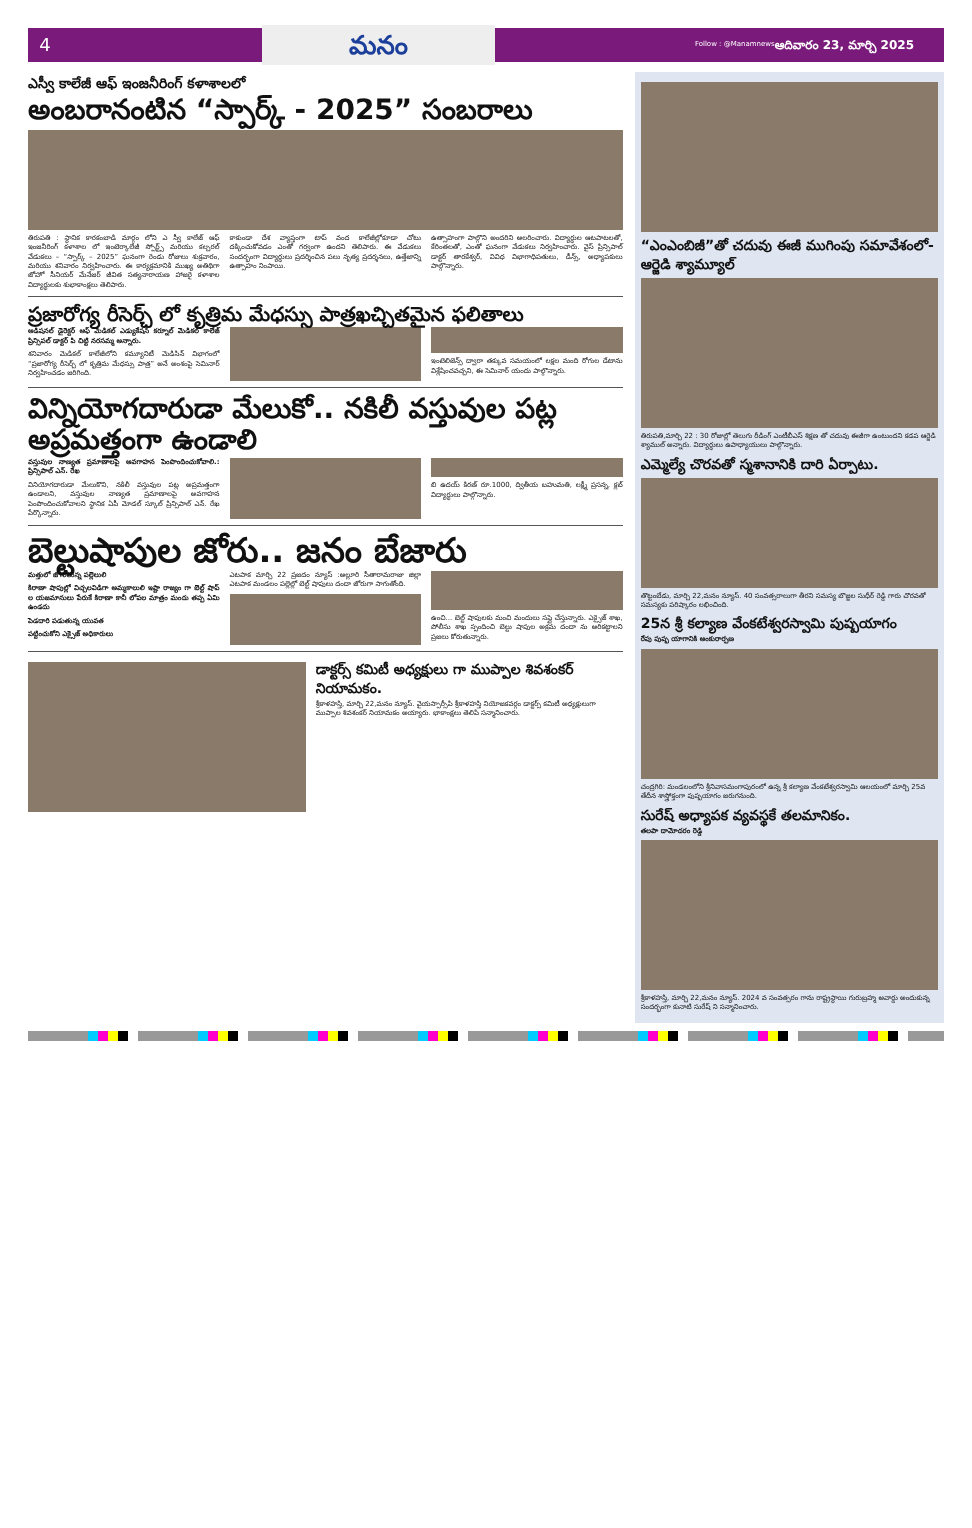4
మనం
Follow : @Manamnews
ఆదివారం 23, మార్చి 2025
ఎస్వీ కాలేజీ ఆఫ్ ఇంజనీరింగ్ కళాశాలలో
అంబరానంటిన “స్పార్క్ - 2025” సంబరాలు
తిరుపతి : స్థానిక కారకంబాడి మార్గం లోని ఎ స్వీ కాలేజ్ ఆఫ్ ఇంజనీరింగ్ కళాశాల లో ఇంటెర్కాలేజీ స్పోర్ట్స్ మరియు కల్చరల్ వేడుకలు – “స్పార్క్ – 2025” ఘనంగా రెండు రోజులు శుక్రవారం, మరియు శనివారం నిర్వహించారు. ఈ కార్యక్రమానికి ముఖ్య అతిథిగా జోహో సీనియర్ మేనేజర్ జీవిత సత్యనారాయణ హాజరై కళాశాల విద్యార్థులకు శుభాకాంక్షలు తెలిపారు.
కాకుండా దేశ వ్యాప్తంగా టాప్ వంద కాలేజీల్లోకూడా చోటు దక్కించుకోవడం ఎంతో గర్వంగా ఉందని తెలిపారు. ఈ వేడుకలు సందర్భంగా విద్యార్థులు ప్రదర్శించిన పలు నృత్య ప్రదర్శనలు, ఉత్తేజాన్ని ఉత్సాహం నింపాయి.
ఉత్సాహంగా పాల్గొని అందరిని అలరించారు. విద్యార్థుల ఆటపాటలతో, కేరింతలతో, ఎంతో ఘనంగా వేడుకలు నిర్వహించారు. వైస్ ప్రిన్సిపాల్ డాక్టర్ తారకేశ్వర్, వివిధ విభాగాధిపతులు, డీన్స్, అధ్యాపకులు పాల్గొన్నారు.
ప్రజారోగ్య రీసెర్చ్ లో కృత్రిమ మేధస్సు పాత్రఖచ్చితమైన ఫలితాలు
అడిషనల్ డైరెక్టర్ ఆఫ్ మెడికల్ ఎడ్యుకేషన్ కర్నూల్ మెడికల్ కాలేజ్ ప్రిన్సిపల్ డాక్టర్ పి చిట్టి నరసమ్మ అన్నారు.
శనివారం మెడికల్ కాలేజీలోని కమ్యూనిటీ మెడిసిన్ విభాగంలో “ప్రజారోగ్య రీసెర్చ్ లో కృత్రిమ మేధస్సు పాత్ర” అనే అంశంపై సెమినార్ నిర్వహించడం జరిగింది.
ఇంటెలిజెన్స్ ద్వారా తక్కువ సమయంలో లక్షల మంది రోగుల డేటాను విశ్లేషించవచ్చని, ఈ సెమినార్ యందు పాల్గొన్నారు.
విన్నియోగదారుడా మేలుకో.. నకిలీ వస్తువుల పట్ల అప్రమత్తంగా ఉండాలి
వస్తువుల నాణ్యత ప్రమాణాలపై అవగాహన పెంపొందించుకోవాలి.: ప్రిన్సిపాల్ ఎన్. రేఖ
వినియోగదారుడా మేలుకొని, నకిలీ వస్తువుల పట్ల అప్రమత్తంగా ఉండాలని, వస్తువుల నాణ్యత ప్రమాణాలపై అవగాహన పెంపొందించుకోవాలని స్థానిక ఏపీ మోడల్ స్కూల్ ప్రిన్సిపాల్ ఎన్. రేఖ పేర్కొన్నారు.
బి ఉదయ్ కిరణ్ రూ.1000, ద్వితీయ బహుమతి, లక్ష్మీ ప్రసన్న, క్లబ్ విద్యార్థులు పాల్గొన్నారు.
బెల్టుషాపుల జోరు.. జనం బేజారు
మత్తులో జోగుతున్న పల్లెలులి
కిరాణా షాపుల్లో విచ్చలవిడిగా అమ్మకాలులి ఇష్టా రాజ్యం గా బెల్ట్ షాప్ ల యజమానులు పేరుకే కిరాణా కానీ లోపల మాత్రం మందు తప్ప ఏమి ఉండదు
పెడదారి పడుతున్న యువత
పట్టించుకోని ఎక్సైజ్ అధికారులు
ఎటపాక మార్చి 22 ప్రజదం న్యూస్ :అల్లూరి సీతారామరాజు జిల్లా ఎటపాక మండలం పల్లెల్లో బెల్ట్ షాపులు దందా జోరుగా సాగుతోంది.
ఉంచి... బెల్ట్ షాపులకు మంచి మందులు సప్లై చేస్తున్నారు. ఎక్సైజ్ శాఖ, పోలీసు శాఖ స్పందించి బెల్టు షాపుల అక్రమ దందా ను అరికట్టాలని ప్రజలు కోరుతున్నారు.
డాక్టర్స్ కమిటీ అధ్యక్షులు గా ముప్పాల శివశంకర్ నియామకం.
శ్రీకాళహస్తి, మార్చి 22,మనం న్యూస్. వైయస్సార్సీపి శ్రీకాళహస్తి నియోజకవర్గం డాక్టర్స్ కమిటీ అధ్యక్షులుగా ముప్పాల శివశంకర్ నియామకం అయ్యారు. భాకాంక్షలు తెలిపి సన్మానించారు.
“ఎంఎంబిజీ”తో చదువు ఈజీ ముగింపు సమావేశంలో- ఆర్జెడి శ్యామ్యూల్
తిరుపతి,మార్చి 22 : 30 రోజుల్లో తెలుగు రీడింగ్ ఎంటీబీఎస్ శిక్షణ తో చదువు ఈజీగా ఉంటుందని కడప ఆర్జెడి శ్యాముల్ అన్నారు. విద్యార్థులు ఉపాధ్యాయులు పాల్గొన్నారు.
ఎమ్మెల్యే చొరవతో స్మశానానికి దారి ఏర్పాటు.
తొట్టంబేడు, మార్చి 22,మనం న్యూస్. 40 సంవత్సరాలుగా తీరని సమస్య బొజ్జల సుధీర్ రెడ్డి గారు చొరవతో సమస్యకు పరిష్కారం లభించింది.
25న శ్రీ కల్యాణ వేంకటేశ్వరస్వామి పుష్పయాగం
రేపు పుష్ప యాగానికి అంకురార్పణ
చంద్రగిరి: మండలంలోని శ్రీనివాసమంగాపురంలో ఉన్న శ్రీ కల్యాణ వేంకటేశ్వరస్వామి ఆలయంలో మార్చి 25వ తేదీన శాస్త్రోక్తంగా పుష్పయాగం జరుగనుంది.
సురేష్ అధ్యాపక వ్యవస్థకే తలమానికం.
తలపా దామోదరం రెడ్డి
శ్రీకాళహస్తి, మార్చి 22,మనం న్యూస్. 2024 వ సంవత్సరం గాను రాష్ట్రస్థాయి గురుబ్రహ్మ అవార్డు అందుకున్న సందర్భంగా కునాటి సురేష్ ని సన్మానించారు.